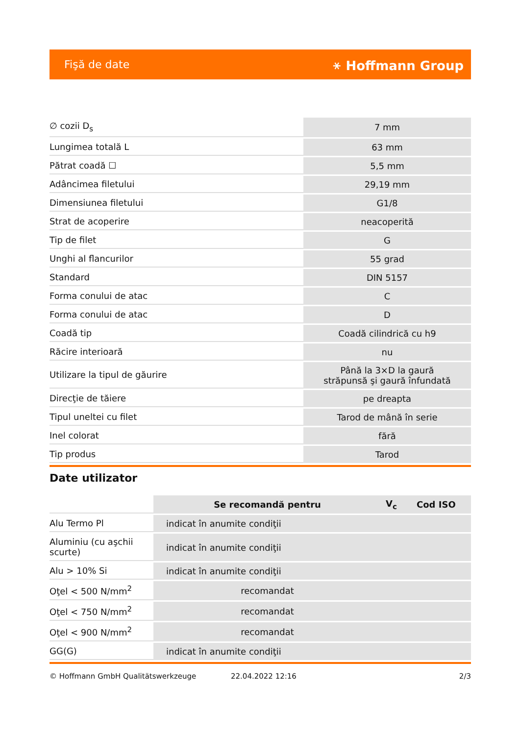Fişă de date ⚹ Hoffmann Group
| ∅ cozii D<sub>s</sub> | 7 mm |
| Lungimea totală L | 63 mm |
| Pătrat coadă ☐ | 5,5 mm |
| Adâncimea filetului | 29,19 mm |
| Dimensiunea filetului | G1/8 |
| Strat de acoperire | neacoperită |
| Tip de filet | G |
| Unghi al flancurilor | 55 grad |
| Standard | DIN 5157 |
| Forma conului de atac | C |
| Forma conului de atac | D |
| Coadă tip | Coadă cilindrică cu h9 |
| Răcire interioară | nu |
| Utilizare la tipul de găurire | Până la 3×D la gaură străpunsă şi gaură înfundată |
| Direcţie de tăiere | pe dreapta |
| Tipul uneltei cu filet | Tarod de mână în serie |
| Inel colorat | fără |
| Tip produs | Tarod |
Date utilizator
| | Se recomandă pentru | V<sub>c</sub> | Cod ISO |
| --- | --- | --- | --- |
| Alu Termo Pl | indicat în anumite condiţii | | |
| Aluminiu (cu aşchii scurte) | indicat în anumite condiţii | | |
| Alu > 10% Si | indicat în anumite condiţii | | |
| Oţel < 500 N/mm<sup>2</sup> | recomandat | | |
| Oţel < 750 N/mm<sup>2</sup> | recomandat | | |
| Oţel < 900 N/mm<sup>2</sup> | recomandat | | |
| GG(G) | indicat în anumite condiţii | | |
© Hoffmann GmbH Qualitätswerkzeuge 22.04.2022 12:16 2/3